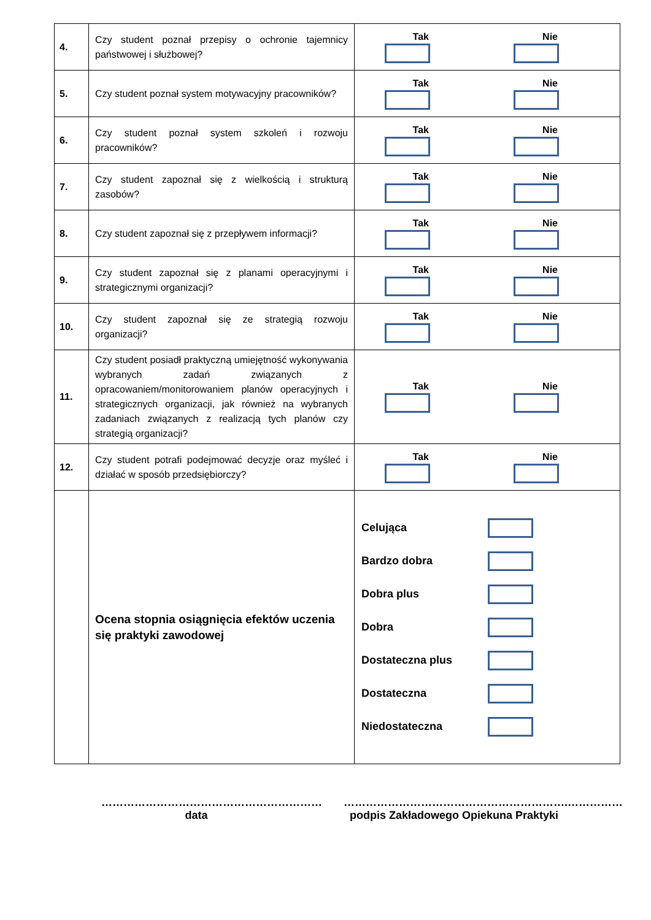| 4. | Czy student poznał przepisy o ochronie tajemnicy państwowej i służbowej? | Tak Nie |
| 5. | Czy student poznał system motywacyjny pracowników? | Tak Nie |
| 6. | Czy student poznał system szkoleń i rozwoju pracowników? | Tak Nie |
| 7. | Czy student zapoznał się z wielkością i strukturą zasobów? | Tak Nie |
| 8. | Czy student zapoznał się z przepływem informacji? | Tak Nie |
| 9. | Czy student zapoznał się z planami operacyjnymi i strategicznymi organizacji? | Tak Nie |
| 10. | Czy student zapoznał się ze strategią rozwoju organizacji? | Tak Nie |
| 11. | Czy student posiadł praktyczną umiejętność wykonywania wybranych zadań związanych z opracowaniem/monitorowaniem planów operacyjnych i strategicznych organizacji, jak również na wybranych zadaniach związanych z realizacją tych planów czy strategią organizacji? | Tak Nie |
| 12. | Czy student potrafi podejmować decyzje oraz myśleć i działać w sposób przedsiębiorczy? | Tak Nie |
| | Ocena stopnia osiągnięcia efektów uczenia się praktyki zawodowej | Celująca Bardzo dobra Dobra plus Dobra Dostateczna plus Dostateczna Niedostateczna |
……………………………………………………
data
…………………………………………………….……………
podpis Zakładowego Opiekuna Praktyki